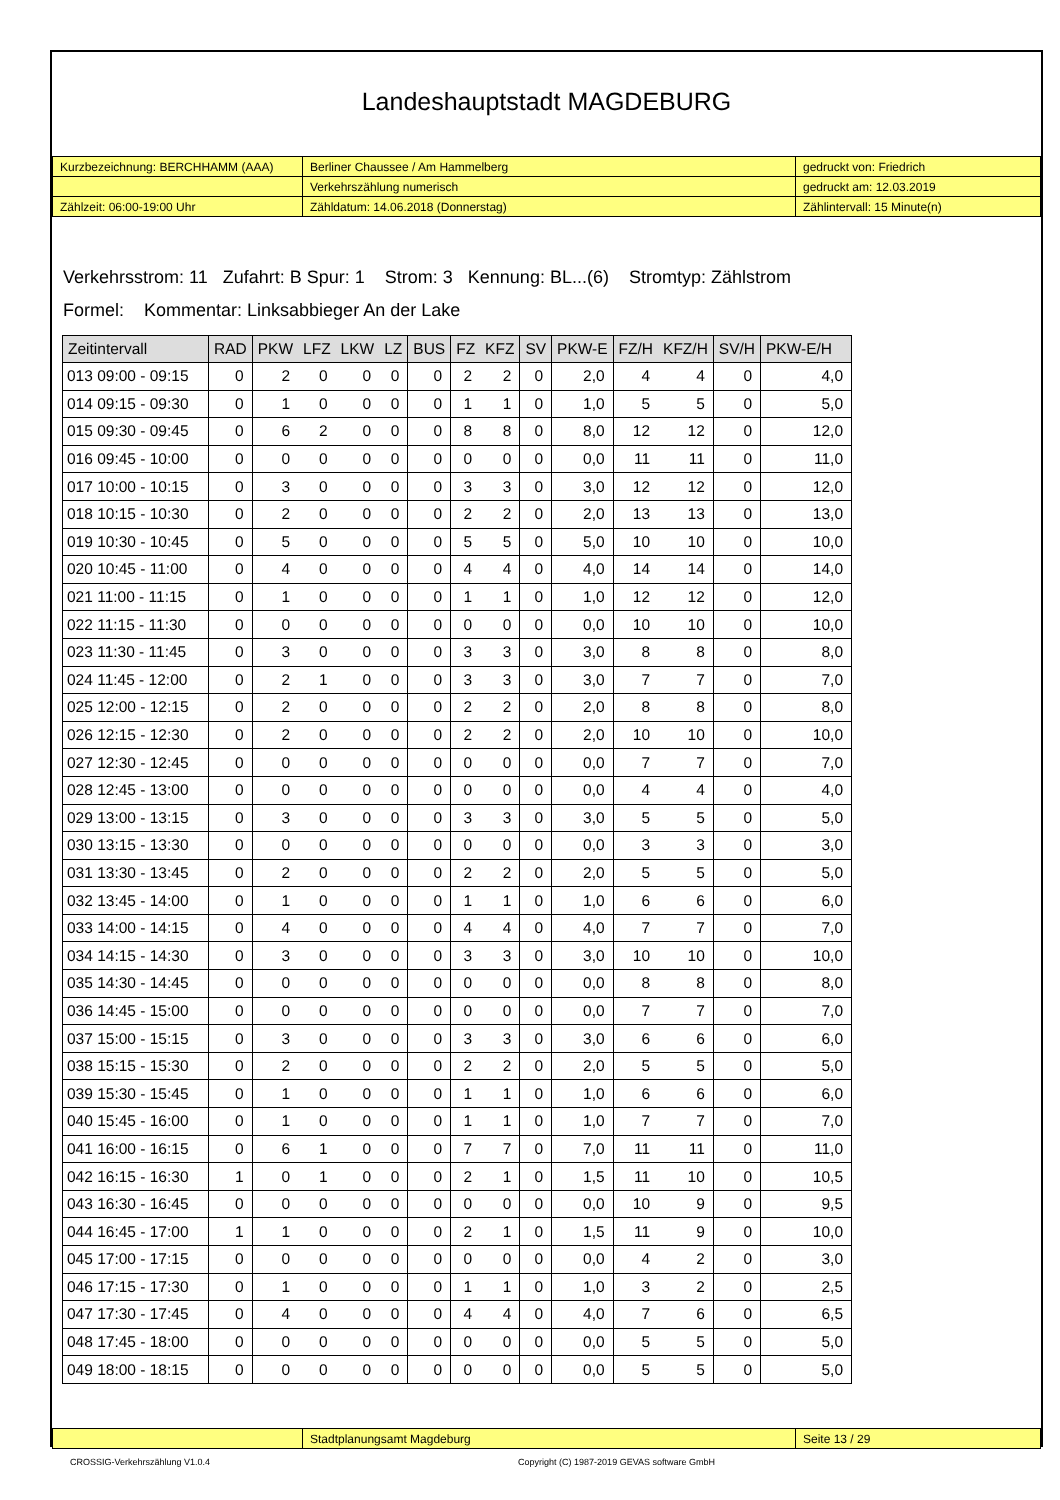Landeshauptstadt MAGDEBURG
| Kurzbezeichnung: BERCHHAMM (AAA) | Berliner Chaussee / Am Hammelberg | gedruckt von: Friedrich |
| | Verkehrszählung numerisch | gedruckt am: 12.03.2019 |
| Zählzeit: 06:00-19:00 Uhr | Zähldatum: 14.06.2018 (Donnerstag) | Zählintervall: 15 Minute(n) |
Verkehrsstrom: 11 Zufahrt: B Spur: 1 Strom: 3 Kennung: BL...(6) Stromtyp: Zählstrom
Formel: Kommentar: Linksabbieger An der Lake
| Zeitintervall | RAD | PKW | LFZ | LKW | LZ | BUS | FZ | KFZ | SV | PKW-E | FZ/H | KFZ/H | SV/H | PKW-E/H |
| --- | --- | --- | --- | --- | --- | --- | --- | --- | --- | --- | --- | --- | --- | --- |
| 013 09:00 - 09:15 | 0 | 2 | 0 | 0 | 0 | 0 | 2 | 2 | 0 | 2,0 | 4 | 4 | 0 | 4,0 |
| 014 09:15 - 09:30 | 0 | 1 | 0 | 0 | 0 | 0 | 1 | 1 | 0 | 1,0 | 5 | 5 | 0 | 5,0 |
| 015 09:30 - 09:45 | 0 | 6 | 2 | 0 | 0 | 0 | 8 | 8 | 0 | 8,0 | 12 | 12 | 0 | 12,0 |
| 016 09:45 - 10:00 | 0 | 0 | 0 | 0 | 0 | 0 | 0 | 0 | 0 | 0,0 | 11 | 11 | 0 | 11,0 |
| 017 10:00 - 10:15 | 0 | 3 | 0 | 0 | 0 | 0 | 3 | 3 | 0 | 3,0 | 12 | 12 | 0 | 12,0 |
| 018 10:15 - 10:30 | 0 | 2 | 0 | 0 | 0 | 0 | 2 | 2 | 0 | 2,0 | 13 | 13 | 0 | 13,0 |
| 019 10:30 - 10:45 | 0 | 5 | 0 | 0 | 0 | 0 | 5 | 5 | 0 | 5,0 | 10 | 10 | 0 | 10,0 |
| 020 10:45 - 11:00 | 0 | 4 | 0 | 0 | 0 | 0 | 4 | 4 | 0 | 4,0 | 14 | 14 | 0 | 14,0 |
| 021 11:00 - 11:15 | 0 | 1 | 0 | 0 | 0 | 0 | 1 | 1 | 0 | 1,0 | 12 | 12 | 0 | 12,0 |
| 022 11:15 - 11:30 | 0 | 0 | 0 | 0 | 0 | 0 | 0 | 0 | 0 | 0,0 | 10 | 10 | 0 | 10,0 |
| 023 11:30 - 11:45 | 0 | 3 | 0 | 0 | 0 | 0 | 3 | 3 | 0 | 3,0 | 8 | 8 | 0 | 8,0 |
| 024 11:45 - 12:00 | 0 | 2 | 1 | 0 | 0 | 0 | 3 | 3 | 0 | 3,0 | 7 | 7 | 0 | 7,0 |
| 025 12:00 - 12:15 | 0 | 2 | 0 | 0 | 0 | 0 | 2 | 2 | 0 | 2,0 | 8 | 8 | 0 | 8,0 |
| 026 12:15 - 12:30 | 0 | 2 | 0 | 0 | 0 | 0 | 2 | 2 | 0 | 2,0 | 10 | 10 | 0 | 10,0 |
| 027 12:30 - 12:45 | 0 | 0 | 0 | 0 | 0 | 0 | 0 | 0 | 0 | 0,0 | 7 | 7 | 0 | 7,0 |
| 028 12:45 - 13:00 | 0 | 0 | 0 | 0 | 0 | 0 | 0 | 0 | 0 | 0,0 | 4 | 4 | 0 | 4,0 |
| 029 13:00 - 13:15 | 0 | 3 | 0 | 0 | 0 | 0 | 3 | 3 | 0 | 3,0 | 5 | 5 | 0 | 5,0 |
| 030 13:15 - 13:30 | 0 | 0 | 0 | 0 | 0 | 0 | 0 | 0 | 0 | 0,0 | 3 | 3 | 0 | 3,0 |
| 031 13:30 - 13:45 | 0 | 2 | 0 | 0 | 0 | 0 | 2 | 2 | 0 | 2,0 | 5 | 5 | 0 | 5,0 |
| 032 13:45 - 14:00 | 0 | 1 | 0 | 0 | 0 | 0 | 1 | 1 | 0 | 1,0 | 6 | 6 | 0 | 6,0 |
| 033 14:00 - 14:15 | 0 | 4 | 0 | 0 | 0 | 0 | 4 | 4 | 0 | 4,0 | 7 | 7 | 0 | 7,0 |
| 034 14:15 - 14:30 | 0 | 3 | 0 | 0 | 0 | 0 | 3 | 3 | 0 | 3,0 | 10 | 10 | 0 | 10,0 |
| 035 14:30 - 14:45 | 0 | 0 | 0 | 0 | 0 | 0 | 0 | 0 | 0 | 0,0 | 8 | 8 | 0 | 8,0 |
| 036 14:45 - 15:00 | 0 | 0 | 0 | 0 | 0 | 0 | 0 | 0 | 0 | 0,0 | 7 | 7 | 0 | 7,0 |
| 037 15:00 - 15:15 | 0 | 3 | 0 | 0 | 0 | 0 | 3 | 3 | 0 | 3,0 | 6 | 6 | 0 | 6,0 |
| 038 15:15 - 15:30 | 0 | 2 | 0 | 0 | 0 | 0 | 2 | 2 | 0 | 2,0 | 5 | 5 | 0 | 5,0 |
| 039 15:30 - 15:45 | 0 | 1 | 0 | 0 | 0 | 0 | 1 | 1 | 0 | 1,0 | 6 | 6 | 0 | 6,0 |
| 040 15:45 - 16:00 | 0 | 1 | 0 | 0 | 0 | 0 | 1 | 1 | 0 | 1,0 | 7 | 7 | 0 | 7,0 |
| 041 16:00 - 16:15 | 0 | 6 | 1 | 0 | 0 | 0 | 7 | 7 | 0 | 7,0 | 11 | 11 | 0 | 11,0 |
| 042 16:15 - 16:30 | 1 | 0 | 1 | 0 | 0 | 0 | 2 | 1 | 0 | 1,5 | 11 | 10 | 0 | 10,5 |
| 043 16:30 - 16:45 | 0 | 0 | 0 | 0 | 0 | 0 | 0 | 0 | 0 | 0,0 | 10 | 9 | 0 | 9,5 |
| 044 16:45 - 17:00 | 1 | 1 | 0 | 0 | 0 | 0 | 2 | 1 | 0 | 1,5 | 11 | 9 | 0 | 10,0 |
| 045 17:00 - 17:15 | 0 | 0 | 0 | 0 | 0 | 0 | 0 | 0 | 0 | 0,0 | 4 | 2 | 0 | 3,0 |
| 046 17:15 - 17:30 | 0 | 1 | 0 | 0 | 0 | 0 | 1 | 1 | 0 | 1,0 | 3 | 2 | 0 | 2,5 |
| 047 17:30 - 17:45 | 0 | 4 | 0 | 0 | 0 | 0 | 4 | 4 | 0 | 4,0 | 7 | 6 | 0 | 6,5 |
| 048 17:45 - 18:00 | 0 | 0 | 0 | 0 | 0 | 0 | 0 | 0 | 0 | 0,0 | 5 | 5 | 0 | 5,0 |
| 049 18:00 - 18:15 | 0 | 0 | 0 | 0 | 0 | 0 | 0 | 0 | 0 | 0,0 | 5 | 5 | 0 | 5,0 |
| | Stadtplanungsamt Magdeburg | Seite 13 / 29 |
CROSSIG-Verkehrszählung V1.0.4 Copyright (C) 1987-2019 GEVAS software GmbH